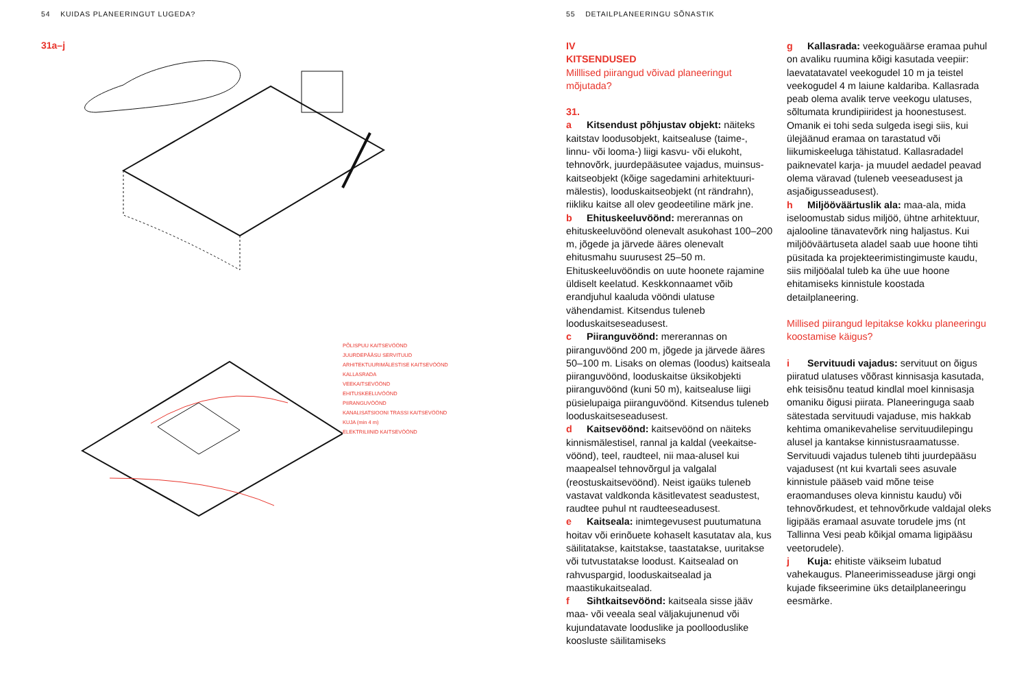54 KUIDAS PLANEERINGUT LUGEDA?
31a–j
PÕLISPUU KAITSEVÖÖND
JUURDEPÄÄSU SERVITUUD
ARHITEKTUURIMÄLESTISE KAITSEVÖÖND
KALLASRADA
VEEKAITSEVÖÖND
EHITUSKEELUVÖÖND
PIIRANGUVÖÖND
KANALISATSIOONI TRASSI KAITSEVÖÖND
KUJA (min 4 m)
ELEKTRILIINID KAITSEVÖÖND
55 DETAILPLANEERINGU SÕNASTIK
IV
KITSENDUSED
Milllised piirangud võivad planeeringut mõjutada?
31.
a Kitsendust põhjustav objekt: näiteks kaitstav loodusobjekt, kaitsealuse (taime-, linnu- või looma-) liigi kasvu- või elukoht, tehnovõrk, juurdepääsutee vajadus, muinsus­kaitseobjekt (kõige sagedamini arhitektuuri­mälestis), looduskaitseobjekt (nt rändrahn), riikliku kaitse all olev geodeetiline märk jne.
b Ehituskeeluvöönd: mererannas on ehituskeeluvöönd olenevalt asukohast 100–200 m, jõgede ja järvede ääres olenevalt ehitusmahu suurusest 25–50 m. Ehituskeeluvööndis on uute hoonete rajamine üldiselt keelatud. Keskkonnaamet võib erandjuhul kaaluda vööndi ula­tuse vähendamist. Kitsendus tuleneb looduskaitseseadusest.
c Piiranguvöönd: mererannas on piiranguvöönd 200 m, jõgede ja järvede ääres 50–100 m. Lisaks on olemas (loodus) kaitseala piiranguvöönd, looduskaitse üksik­objekti piiranguvöönd (kuni 50 m), kaitse­aluse liigi püsielupaiga piiranguvöönd. Kitsendus tuleneb looduskaitseseadusest.
d Kaitsevöönd: kaitsevöönd on näiteks kinnismälestisel, rannal ja kaldal (veekaitse­vöönd), teel, raudteel, nii maa-alusel kui maapealsel tehnovõrgul ja valgalal (reostuskaitsevöönd). Neist igaüks tuleneb vastavat valdkonda käsitlevatest seadustest, raudtee puhul nt raudteeseadusest.
e Kaitseala: inimtegevusest puutumatuna hoitav või erinõuete kohaselt kasutatav ala, kus säilitatakse, kaitstakse, taasta­takse, uuritakse või tutvustatakse loodust. Kaitsealad on rahvuspargid, looduskaitse­alad ja maastikukaitsealad.
f Sihtkaitsevöönd: kaitseala sisse jääv maa- või veeala seal väljakujunenud või kujundatavate looduslike ja poollooduslike koosluste säilitamiseks
g Kallasrada: veekoguäärse eramaa puhul on avaliku ruumina kõigi kasutada veepiir: laevatatavatel veekogudel 10 m ja teistel veekogudel 4 m laiune kalda­riba. Kallasrada peab olema avalik terve veekogu ulatuses, sõltumata krundipiiridest ja hoonestusest. Omanik ei tohi seda sulgeda isegi siis, kui ülejäänud eramaa on tarastatud või liikumiskeeluga tähistatud. Kallasradadel paiknevatel karja- ja muudel aedadel peavad olema väravad (tuleneb veeseadusest ja asjaõigusseadusest).
h Miljööväärtuslik ala: maa-ala, mida iseloomustab sidus miljöö, ühtne arhitek­tuur, ajalooline tänavatevõrk ning haljastus. Kui miljööväärtuseta aladel saab uue hoone tihti püsitada ka projekteerimistingimuste kaudu, siis miljööalal tuleb ka ühe uue hoone ehitamiseks kinnistule koostada detailplaneering.
Millised piirangud lepitakse kokku planeeringu koostamise käigus?
i Servituudi vajadus: servituut on õigus piiratud ulatuses võõrast kinnisasja kasutada, ehk teisisõnu teatud kindlal moel kinnisasja omaniku õigusi piirata. Planeeringuga saab sätestada servituudi vajaduse, mis hakkab kehtima omanikeva­helise servituudilepingu alusel ja kantakse kinnistusraamatusse. Servituudi vajadus tuleneb tihti juurdepääsu vajadusest (nt kui kvartali sees asuvale kinnistule pääseb vaid mõne teise eraomanduses oleva kinnistu kaudu) või tehnovõrkudest, et tehno­võrkude valdajal oleks ligipääs eramaal asuvate torudele jms (nt Tallinna Vesi peab kõikjal omama ligipääsu veetorudele).
j Kuja: ehitiste väikseim lubatud vahekaugus. Planeerimisseaduse järgi ongi kujade fikseerimine üks detailplaneeringu eesmärke.